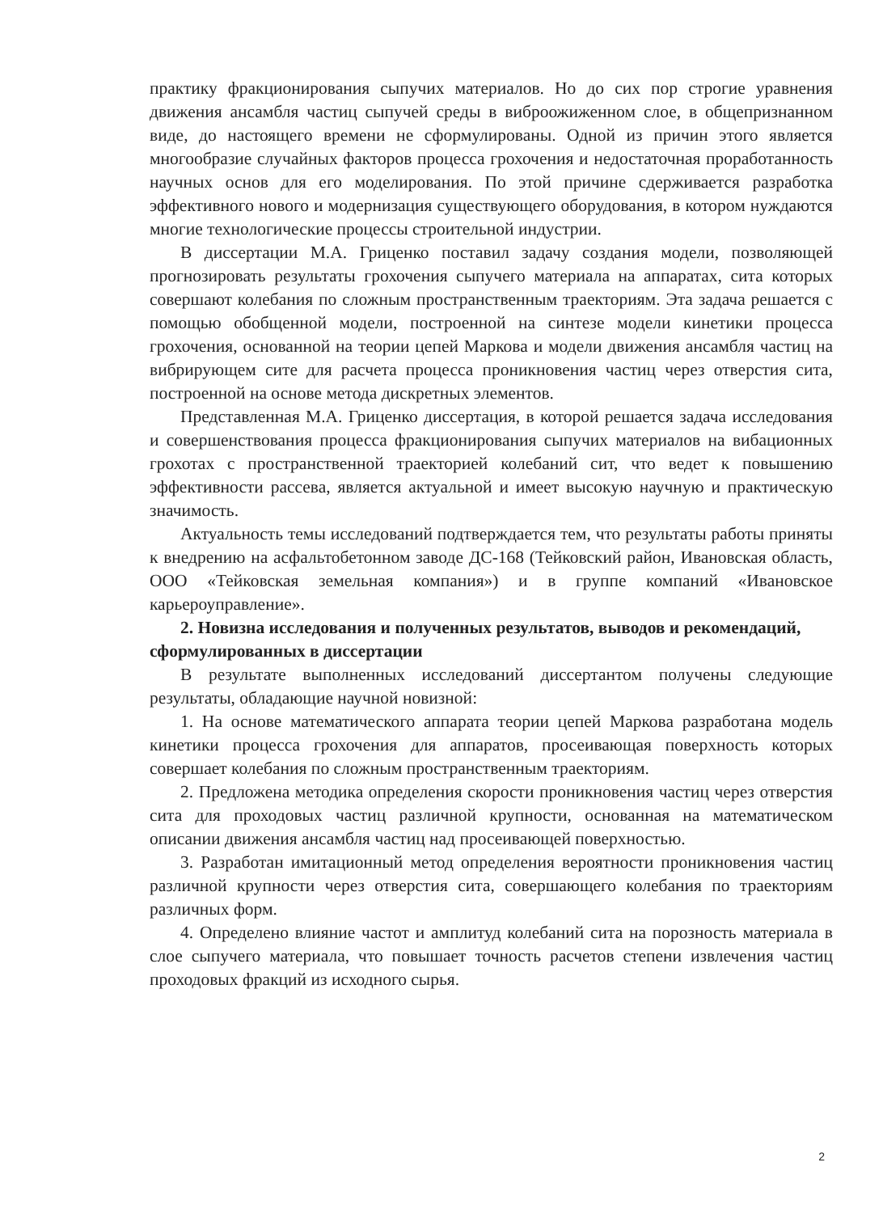практику фракционирования сыпучих материалов. Но до сих пор строгие уравнения движения ансамбля частиц сыпучей среды в виброожиженном слое, в общепризнанном виде, до настоящего времени не сформулированы. Одной из причин этого является многообразие случайных факторов процесса грохочения и недостаточная проработанность научных основ для его моделирования. По этой причине сдерживается разработка эффективного нового и модернизация существующего оборудования, в котором нуждаются многие технологические процессы строительной индустрии.
В диссертации М.А. Гриценко поставил задачу создания модели, позволяющей прогнозировать результаты грохочения сыпучего материала на аппаратах, сита которых совершают колебания по сложным пространственным траекториям. Эта задача решается с помощью обобщенной модели, построенной на синтезе модели кинетики процесса грохочения, основанной на теории цепей Маркова и модели движения ансамбля частиц на вибрирующем сите для расчета процесса проникновения частиц через отверстия сита, построенной на основе метода дискретных элементов.
Представленная М.А. Гриценко диссертация, в которой решается задача исследования и совершенствования процесса фракционирования сыпучих материалов на вибационных грохотах с пространственной траекторией колебаний сит, что ведет к повышению эффективности рассева, является актуальной и имеет высокую научную и практическую значимость.
Актуальность темы исследований подтверждается тем, что результаты работы приняты к внедрению на асфальтобетонном заводе ДС-168 (Тейковский район, Ивановская область, ООО «Тейковская земельная компания») и в группе компаний «Ивановское карьероуправление».
2. Новизна исследования и полученных результатов, выводов и рекомендаций, сформулированных в диссертации
В результате выполненных исследований диссертантом получены следующие результаты, обладающие научной новизной:
1. На основе математического аппарата теории цепей Маркова разработана модель кинетики процесса грохочения для аппаратов, просеивающая поверхность которых совершает колебания по сложным пространственным траекториям.
2. Предложена методика определения скорости проникновения частиц через отверстия сита для проходовых частиц различной крупности, основанная на математическом описании движения ансамбля частиц над просеивающей поверхностью.
3. Разработан имитационный метод определения вероятности проникновения частиц различной крупности через отверстия сита, совершающего колебания по траекториям различных форм.
4. Определено влияние частот и амплитуд колебаний сита на порозность материала в слое сыпучего материала, что повышает точность расчетов степени извлечения частиц проходовых фракций из исходного сырья.
2